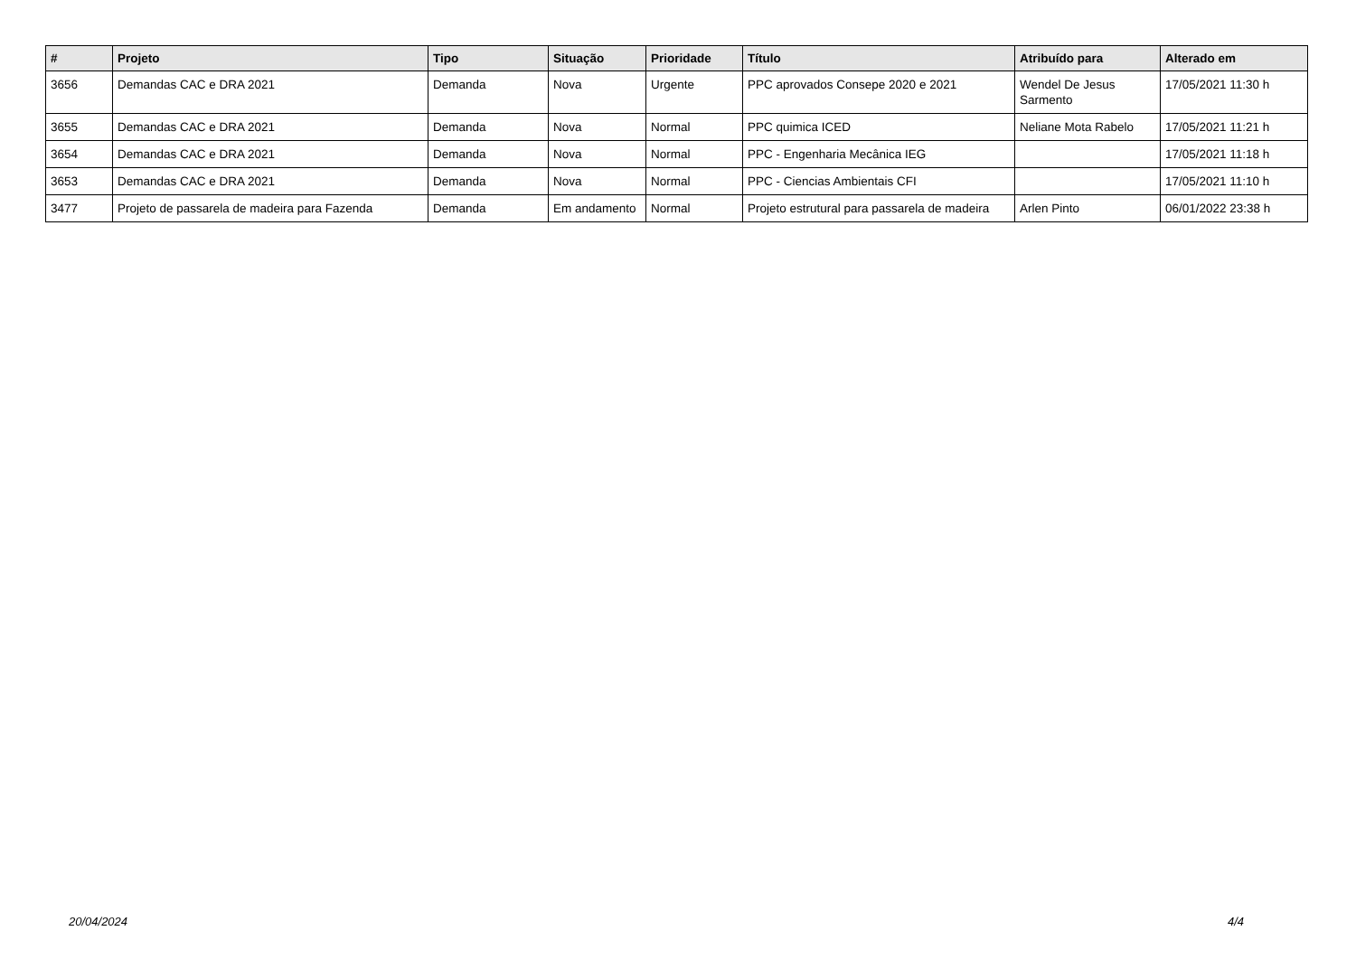| # | Projeto | Tipo | Situação | Prioridade | Título | Atribuído para | Alterado em |
| --- | --- | --- | --- | --- | --- | --- | --- |
| 3656 | Demandas CAC e DRA 2021 | Demanda | Nova | Urgente | PPC aprovados Consepe 2020 e 2021 | Wendel De Jesus Sarmento | 17/05/2021 11:30 h |
| 3655 | Demandas CAC e DRA 2021 | Demanda | Nova | Normal | PPC quimica ICED | Neliane Mota Rabelo | 17/05/2021 11:21 h |
| 3654 | Demandas CAC e DRA 2021 | Demanda | Nova | Normal | PPC - Engenharia Mecânica IEG | | 17/05/2021 11:18 h |
| 3653 | Demandas CAC e DRA 2021 | Demanda | Nova | Normal | PPC - Ciencias Ambientais CFI | | 17/05/2021 11:10 h |
| 3477 | Projeto de passarela de madeira para Fazenda | Demanda | Em andamento | Normal | Projeto estrutural para passarela de madeira | Arlen Pinto | 06/01/2022 23:38 h |
20/04/2024 4/4